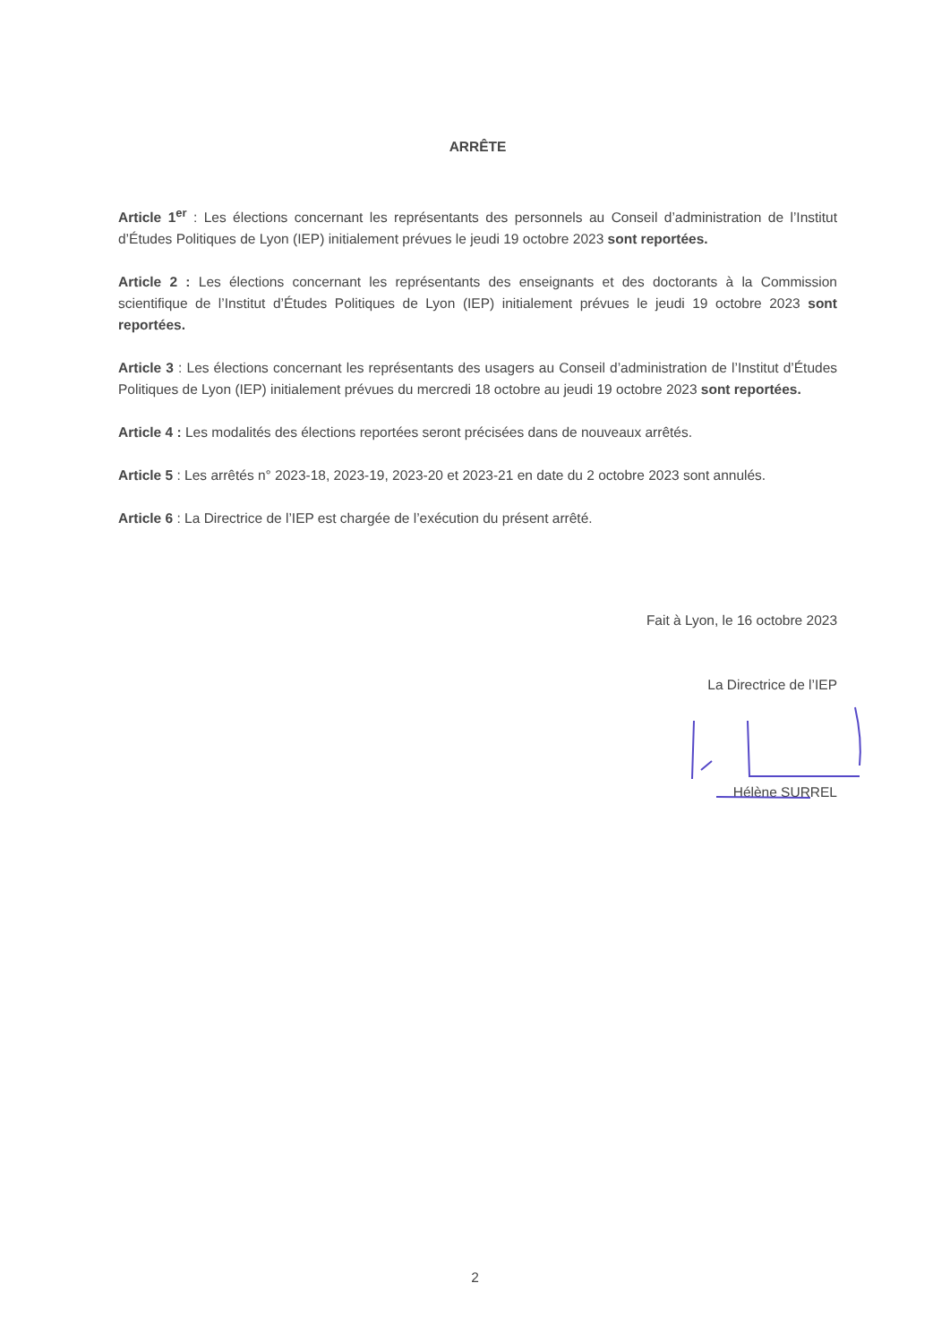ARRÊTE
Article 1<sup>er</sup> : Les élections concernant les représentants des personnels au Conseil d’administration de l’Institut d’Études Politiques de Lyon (IEP) initialement prévues le jeudi 19 octobre 2023 sont reportées.
Article 2 : Les élections concernant les représentants des enseignants et des doctorants à la Commission scientifique de l’Institut d’Études Politiques de Lyon (IEP) initialement prévues le jeudi 19 octobre 2023 sont reportées.
Article 3 : Les élections concernant les représentants des usagers au Conseil d’administration de l’Institut d’Études Politiques de Lyon (IEP) initialement prévues du mercredi 18 octobre au jeudi 19 octobre 2023 sont reportées.
Article 4 : Les modalités des élections reportées seront précisées dans de nouveaux arrêtés.
Article 5 : Les arrêtés n° 2023-18, 2023-19, 2023-20 et 2023-21 en date du 2 octobre 2023 sont annulés.
Article 6 : La Directrice de l’IEP est chargée de l’exécution du présent arrêté.
Fait à Lyon, le 16 octobre 2023
La Directrice de l’IEP
Hélène SURREL
2